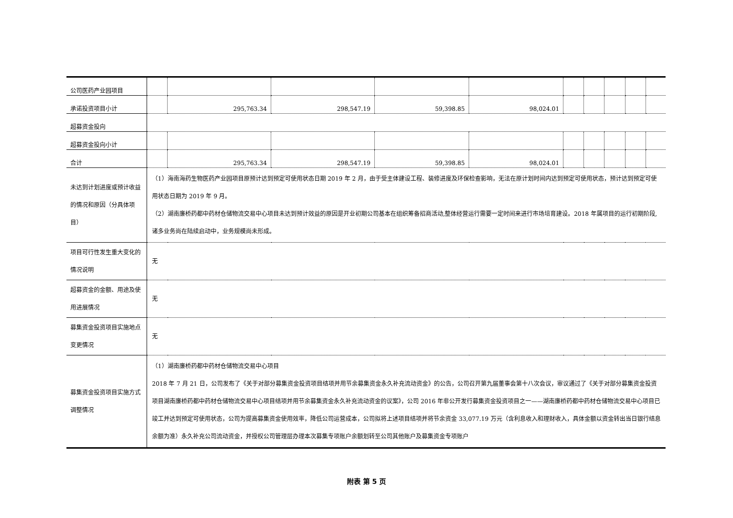| 公司医药产业园项目 | | | | | | | | | | |
| 承诺投资项目小计 | | 295,763.34 | 298,547.19 | 59,398.85 | 98,024.01 | | | | | |
| 超募资金投向 | | | | | | | | | | |
| 超募资金投向小计 | | | | | | | | | | |
| 合计 | | 295,763.34 | 298,547.19 | 59,398.85 | 98,024.01 | | | | | |
| 未达到计划进度或预计收益的情况和原因（分具体项目） | （1）海南海药生物医药产业园项目原预计达到预定可使用状态日期 2019 年 2 月，由于受主体建设工程、装修进度及环保检查影响，无法在原计划时间内达到预定可使用状态，预计达到预定可使用状态日期为 2019 年 9 月。 （2）湖南廉桥药都中药材仓储物流交易中心项目未达到预计效益的原因是开业初期公司基本在组织筹备招商活动,整体经营运行需要一定时间来进行市场培育建设。2018 年属项目的运行初期阶段,诸多业务尚在陆续启动中，业务规模尚未形成。 | | | | | | | | | |
| 项目可行性发生重大变化的情况说明 | 无 | | | | | | | | | |
| 超募资金的金额、用途及使用进展情况 | 无 | | | | | | | | | |
| 募集资金投资项目实施地点变更情况 | 无 | | | | | | | | | |
| 募集资金投资项目实施方式调整情况 | （1）湖南廉桥药都中药材仓储物流交易中心项目 2018 年 7 月 21 日，公司发布了《关于对部分募集资金投资项目结项并用节余募集资金永久补充流动资金》的公告，公司召开第九届董事会第十八次会议，审议通过了《关于对部分募集资金投资项目湖南廉桥药都中药材仓储物流交易中心项目结项并用节余募集资金永久补充流动资金的议案》，公司 2016 年非公开发行募集资金投资项目之一——湖南廉桥药都中药材仓储物流交易中心项目已竣工并达到预定可使用状态，公司为提高募集资金使用效率，降低公司运营成本，公司拟将上述项目结项并将节余资金 33,077.19 万元（含利息收入和理财收入，具体金额以资金转出当日银行结息余额为准）永久补充公司流动资金，并授权公司管理层办理本次募集专项账户余额划转至公司其他账户及募集资金专项账户 | | | | | | | | | |
附表 第 5 页